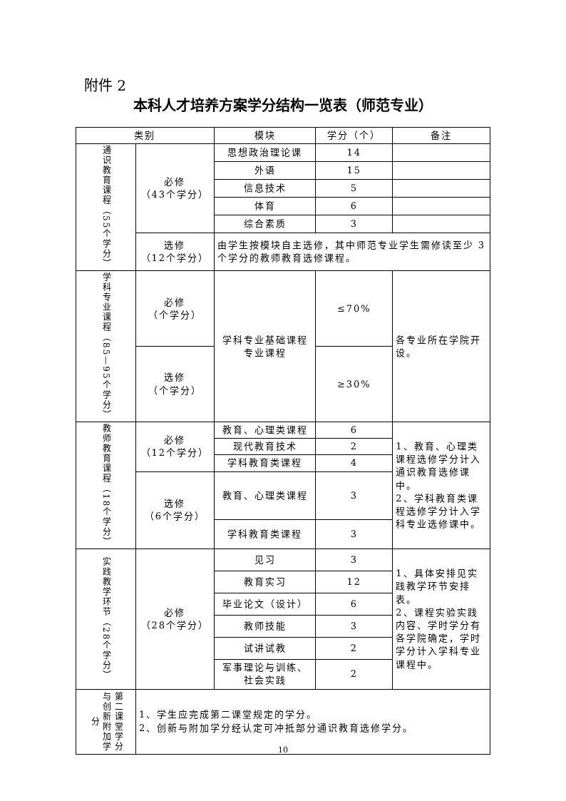附件 2
本科人才培养方案学分结构一览表（师范专业）
| 类别 | | 模块 | 学分（个） | 备注 |
| --- | --- | --- | --- | --- |
| 通识教育课程（55个学分） | 必修 （43个学分） | 思想政治理论课 | 14 | |
| | | 外语 | 15 | |
| | | 信息技术 | 5 | |
| | | 体育 | 6 | |
| | | 综合素质 | 3 | |
| | 选修 （12个学分） | 由学生按模块自主选修，其中师范专业学生需修读至少 3 个学分的教师教育选修课程。 | | |
| 学科专业课程（85—95个学分） | 必修 （个学分） | 学科专业基础课程 专业课程 | ≤70% | 各专业所在学院开设。 |
| | 选修 （个学分） | | ≥30% | |
| 教师教育课程（18个学分） | 必修 （12个学分） | 教育、心理类课程 | 6 | 1、教育、心理类课程选修学分计入通识教育选修课中。 2、学科教育类课程选修学分计入学科专业选修课中。 |
| | | 现代教育技术 | 2 | |
| | | 学科教育类课程 | 4 | |
| | 选修 （6个学分） | 教育、心理类课程 | 3 | |
| | | 学科教育类课程 | 3 | |
| 实践教学环节（28个学分） | 必修 （28个学分） | 见习 | 3 | 1、具体安排见实践教学环节安排表。 2、课程实验实践内容、学时学分有各学院确定，学时学分计入学科专业课程中。 |
| | | 教育实习 | 12 | |
| | | 毕业论文（设计） | 6 | |
| | | 教师技能 | 3 | |
| | | 试讲试教 | 2 | |
| | | 军事理论与训练、社会实践 | 2 | |
| 第二课堂学分与创新附加学分 | 1、学生应完成第二课堂规定的学分。 2、创新与附加学分经认定可冲抵部分通识教育选修学分。 | | | |
10